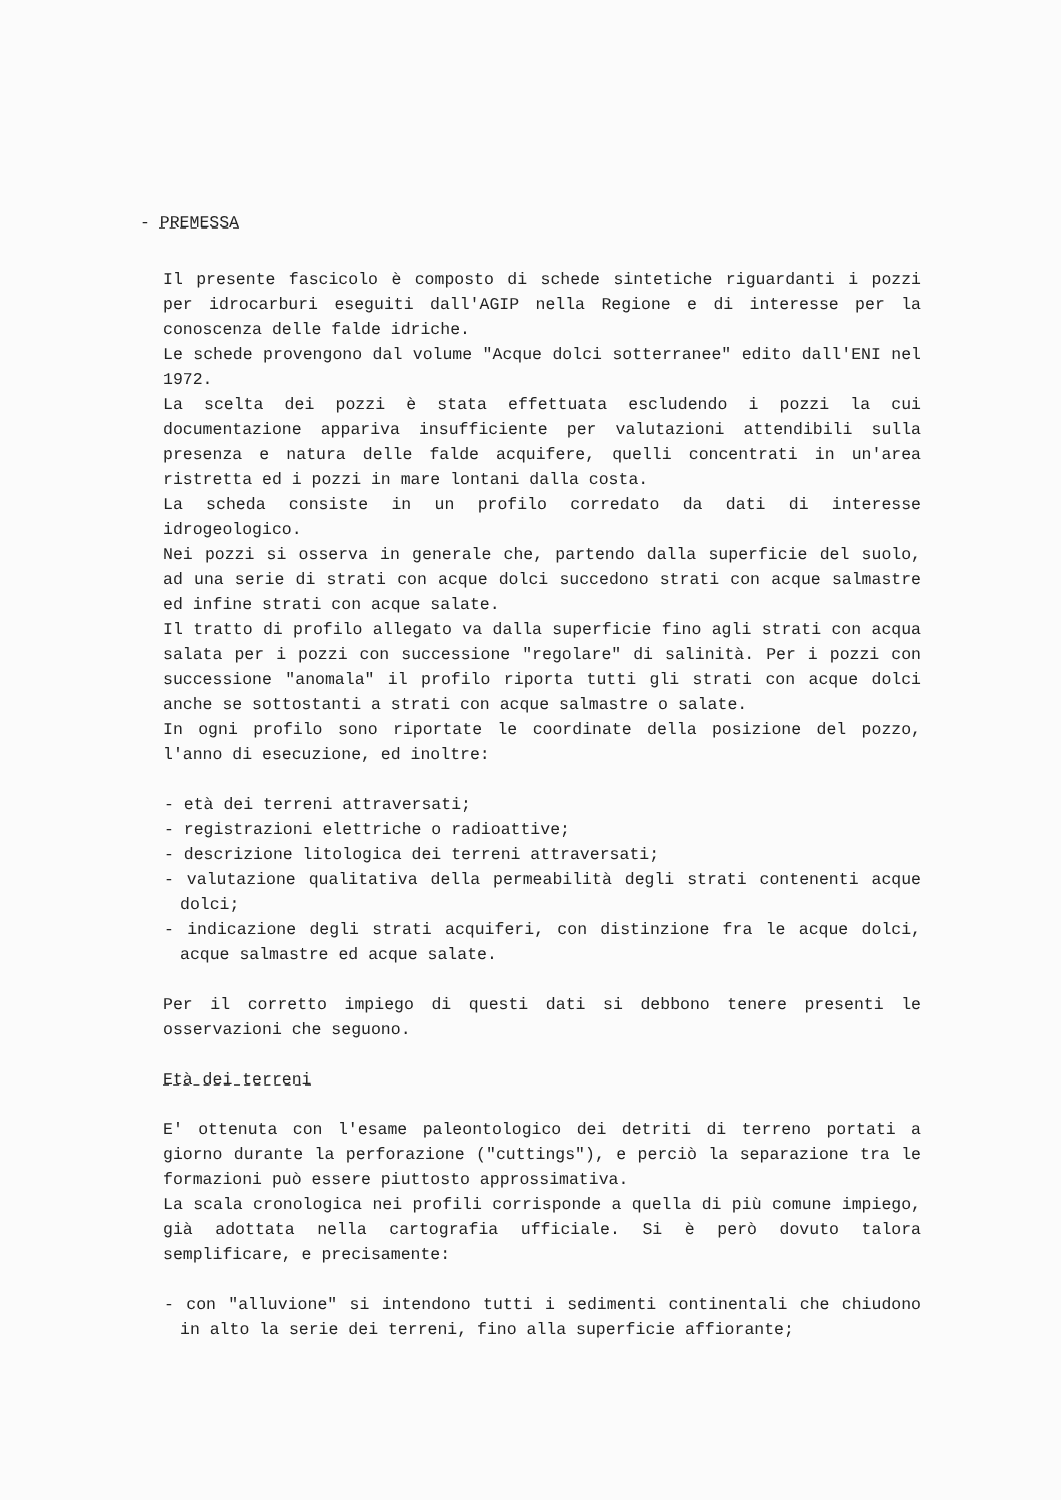- PREMESSA
Il presente fascicolo è composto di schede sintetiche riguardanti i pozzi per idrocarburi eseguiti dall'AGIP nella Regione e di interesse per la conoscenza delle falde idriche.
Le schede provengono dal volume "Acque dolci sotterranee" edito dall'ENI nel 1972.
La scelta dei pozzi è stata effettuata escludendo i pozzi la cui documentazione appariva insufficiente per valutazioni attendibili sulla presenza e natura delle falde acquifere, quelli concentrati in un'area ristretta ed i pozzi in mare lontani dalla costa.
La scheda consiste in un profilo corredato da dati di interesse idrogeologico.
Nei pozzi si osserva in generale che, partendo dalla superficie del suolo, ad una serie di strati con acque dolci succedono strati con acque salmastre ed infine strati con acque salate.
Il tratto di profilo allegato va dalla superficie fino agli strati con acqua salata per i pozzi con successione "regolare" di salinità. Per i pozzi con successione "anomala" il profilo riporta tutti gli strati con acque dolci anche se sottostanti a strati con acque salmastre o salate.
In ogni profilo sono riportate le coordinate della posizione del pozzo, l'anno di esecuzione, ed inoltre:
- età dei terreni attraversati;
- registrazioni elettriche o radioattive;
- descrizione litologica dei terreni attraversati;
- valutazione qualitativa della permeabilità degli strati contenenti acque dolci;
- indicazione degli strati acquiferi, con distinzione fra le acque dolci, acque salmastre ed acque salate.
Per il corretto impiego di questi dati si debbono tenere presenti le osservazioni che seguono.
Età dei terreni
E' ottenuta con l'esame paleontologico dei detriti di terreno portati a giorno durante la perforazione ("cuttings"), e perciò la separazione tra le formazioni può essere piuttosto approssimativa.
La scala cronologica nei profili corrisponde a quella di più comune impiego, già adottata nella cartografia ufficiale. Si è però dovuto talora semplificare, e precisamente:
- con "alluvione" si intendono tutti i sedimenti continentali che chiudono in alto la serie dei terreni, fino alla superficie affiorante;